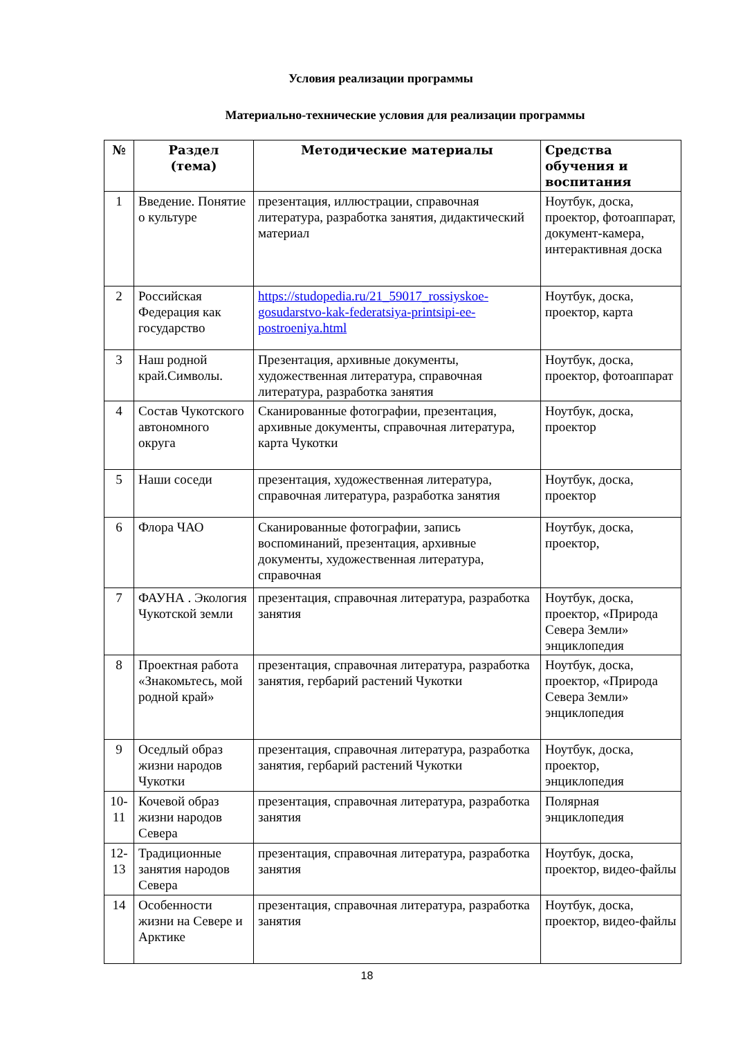Условия реализации программы
Материально-технические условия для реализации программы
| № | Раздел (тема) | Методические материалы | Средства обучения и воспитания |
| --- | --- | --- | --- |
| 1 | Введение. Понятие о культуре | презентация, иллюстрации, справочная литература, разработка занятия, дидактический материал | Ноутбук, доска, проектор, фотоаппарат, документ-камера, интерактивная доска |
| 2 | Российская Федерация как государство | https://studopedia.ru/21_59017_rossiyskoe-gosudarstvo-kak-federatsiya-printsipi-ee-postroeniya.html | Ноутбук, доска, проектор, карта |
| 3 | Наш родной край.Символы. | Презентация, архивные документы, художественная литература, справочная литература, разработка занятия | Ноутбук, доска, проектор, фотоаппарат |
| 4 | Состав Чукотского автономного округа | Сканированные фотографии, презентация, архивные документы, справочная литература, карта Чукотки | Ноутбук, доска, проектор |
| 5 | Наши соседи | презентация, художественная литература, справочная литература, разработка занятия | Ноутбук, доска, проектор |
| 6 | Флора ЧАО | Сканированные фотографии, запись воспоминаний, презентация, архивные документы, художественная литература, справочная | Ноутбук, доска, проектор, |
| 7 | ФАУНА . Экология Чукотской земли | презентация, справочная литература, разработка занятия | Ноутбук, доска, проектор, «Природа Севера Земли» энциклопедия |
| 8 | Проектная работа «Знакомьтесь, мой родной край» | презентация, справочная литература, разработка занятия, гербарий растений Чукотки | Ноутбук, доска, проектор, «Природа Севера Земли» энциклопедия |
| 9 | Оседлый образ жизни народов Чукотки | презентация, справочная литература, разработка занятия, гербарий растений Чукотки | Ноутбук, доска, проектор, энциклопедия |
| 10-11 | Кочевой образ жизни народов Севера | презентация, справочная литература, разработка занятия | Полярная энциклопедия |
| 12-13 | Традиционные занятия народов Севера | презентация, справочная литература, разработка занятия | Ноутбук, доска, проектор, видео-файлы |
| 14 | Особенности жизни на Севере и Арктике | презентация, справочная литература, разработка занятия | Ноутбук, доска, проектор, видео-файлы |
18